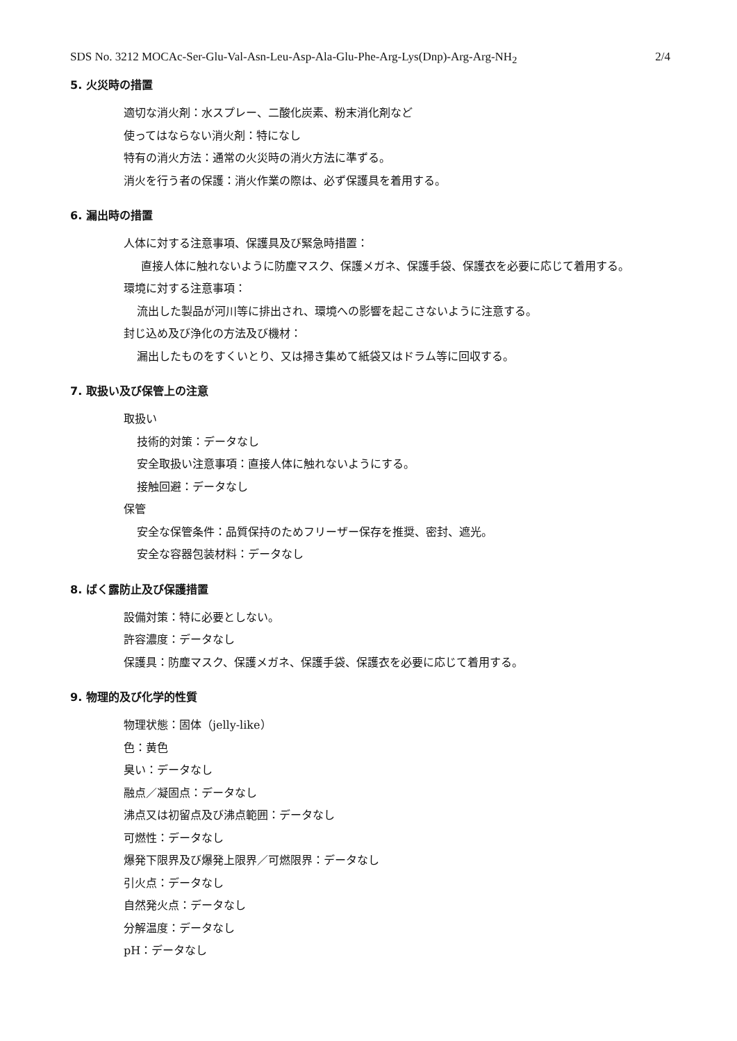SDS No. 3212 MOCAc-Ser-Glu-Val-Asn-Leu-Asp-Ala-Glu-Phe-Arg-Lys(Dnp)-Arg-Arg-NH<sub>2</sub> 2/4
5. 火災時の措置
適切な消火剤：水スプレー、二酸化炭素、粉末消化剤など
使ってはならない消火剤：特になし
特有の消火方法：通常の火災時の消火方法に準ずる。
消火を行う者の保護：消火作業の際は、必ず保護具を着用する。
6. 漏出時の措置
人体に対する注意事項、保護具及び緊急時措置：
直接人体に触れないように防塵マスク、保護メガネ、保護手袋、保護衣を必要に応じて着用する。
環境に対する注意事項：
流出した製品が河川等に排出され、環境への影響を起こさないように注意する。
封じ込め及び浄化の方法及び機材：
漏出したものをすくいとり、又は掃き集めて紙袋又はドラム等に回収する。
7. 取扱い及び保管上の注意
取扱い
技術的対策：データなし
安全取扱い注意事項：直接人体に触れないようにする。
接触回避：データなし
保管
安全な保管条件：品質保持のためフリーザー保存を推奨、密封、遮光。
安全な容器包装材料：データなし
8. ばく露防止及び保護措置
設備対策：特に必要としない。
許容濃度：データなし
保護具：防塵マスク、保護メガネ、保護手袋、保護衣を必要に応じて着用する。
9. 物理的及び化学的性質
物理状態：固体（jelly-like）
色：黄色
臭い：データなし
融点／凝固点：データなし
沸点又は初留点及び沸点範囲：データなし
可燃性：データなし
爆発下限界及び爆発上限界／可燃限界：データなし
引火点：データなし
自然発火点：データなし
分解温度：データなし
pH：データなし